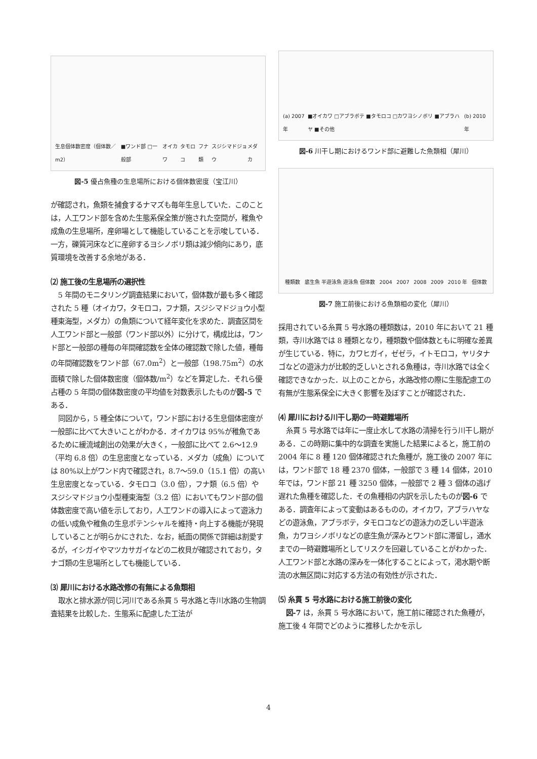生息個体数密度（個体数／m2）
■ワンド部 □一般部
オイカワ タモロコ フナ類 スジシマドジョウ メダカ
図-5 優占魚種の生息場所における個体数密度（宝江川）
が確認され，魚類を捕食するナマズも毎年生息していた．このことは，人工ワンド部を含めた生態系保全策が施された空間が，稚魚や成魚の生息場所，産卵場として機能していることを示唆している．一方，礫質河床などに産卵するヨシノボリ類は減少傾向にあり，底質環境を改善する余地がある．
⑵ 施工後の生息場所の選択性
5 年間のモニタリング調査結果において，個体数が最も多く確認された 5 種（オイカワ，タモロコ，フナ類，スジシマドジョウ小型種東海型，メダカ）の魚類について経年変化を求めた．調査区間を人工ワンド部と一般部（ワンド部以外）に分けて，構成比は，ワンド部と一般部の種毎の年間確認数を全体の確認数で除した値，種毎の年間確認数をワンド部（67.0m<sup>2</sup>）と一般部（198.75m<sup>2</sup>）の水面積で除した個体数密度（個体数/m<sup>2</sup>）などを算定した．それら優占種の 5 年間の個体数密度の平均値を対数表示したものが図-5 である．
同図から，5 種全体について，ワンド部における生息個体密度が一般部に比べて大きいことがわかる．オイカワは 95%が稚魚であるために緩流域創出の効果が大きく，一般部に比べて 2.6～12.9（平均 6.8 倍）の生息密度となっている．メダカ（成魚）については 80%以上がワンド内で確認され，8.7～59.0（15.1 倍）の高い生息密度となっている．タモロコ（3.0 倍），フナ類（6.5 倍）やスジシマドジョウ小型種東海型（3.2 倍）においてもワンド部の個体数密度で高い値を示しており，人工ワンドの導入によって遊泳力の低い成魚や稚魚の生息ポテンシャルを維持・向上する機能が発現していることが明らかにされた．なお，紙面の関係で詳細は割愛するが，イシガイやマツカサガイなどの二枚貝が確認されており，タナゴ類の生息場所としても機能している．
⑶ 犀川における水路改修の有無による魚類相
取水と排水源が同じ河川である糸貫 5 号水路と寺川水路の生物調査結果を比較した．生態系に配慮した工法が
(a) 2007 年
■オイカワ □アブラボテ ■タモロコ □カワヨシノボリ ■アブラハヤ ■その他
(b) 2010 年
図-6 川干し期におけるワンド部に避難した魚類相（犀川）
種類数
底生魚 半遊泳魚 遊泳魚 個体数
2004 2007 2008 2009 2010 年
個体数
図-7 施工前後における魚類相の変化（犀川）
採用されている糸貫 5 号水路の種類数は，2010 年において 21 種類，寺川水路では 8 種類となり，種類数や個体数ともに明確な差異が生じている．特に，カワヒガイ，ゼゼラ，イトモロコ，ヤリタナゴなどの遊泳力が比較的乏しいとされる魚種は，寺川水路では全く確認できなかった．以上のことから，水路改修の際に生態配慮工の有無が生態系保全に大きく影響を及ぼすことが確認された．
⑷ 犀川における川干し期の一時避難場所
糸貫 5 号水路では年に一度止水して水路の清掃を行う川干し期がある．この時期に集中的な調査を実施した結果によると，施工前の 2004 年に 8 種 120 個体確認された魚種が，施工後の 2007 年には，ワンド部で 18 種 2370 個体，一般部で 3 種 14 個体，2010 年では，ワンド部 21 種 3250 個体，一般部で 2 種 3 個体の逃げ遅れた魚種を確認した．その魚種相の内訳を示したものが図-6 である．調査年によって変動はあるものの，オイカワ，アブラハヤなどの遊泳魚，アブラボテ，タモロコなどの遊泳力の乏しい半遊泳魚，カワヨシノボリなどの底生魚が深みとワンド部に滞留し，通水までの一時避難場所としてリスクを回避していることがわかった．人工ワンド部と水路の深みを一体化することによって，渇水期や断流の水無区間に対応する方法の有効性が示された．
⑸ 糸貫 5 号水路における施工前後の変化
図-7 は，糸貫 5 号水路において，施工前に確認された魚種が，施工後 4 年間でどのように推移したかを示し
4